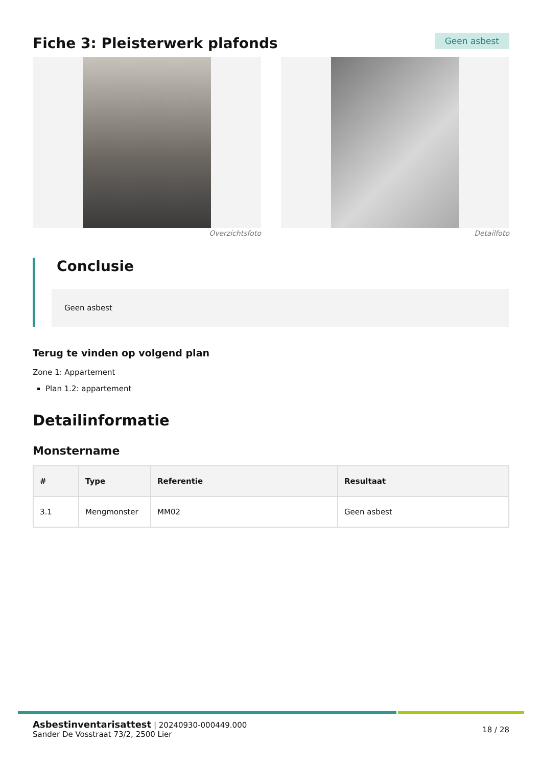Fiche 3: Pleisterwerk plafonds
Geen asbest
Overzichtsfoto Detailfoto
Conclusie
Geen asbest
Terug te vinden op volgend plan
Zone 1: Appartement
Plan 1.2: appartement
Detailinformatie
Monstername
| # | Type | Referentie | Resultaat |
| --- | --- | --- | --- |
| 3.1 | Mengmonster | MM02 | Geen asbest |
Asbestinventarisattest | 20240930-000449.000
Sander De Vosstraat 73/2, 2500 Lier
18 / 28